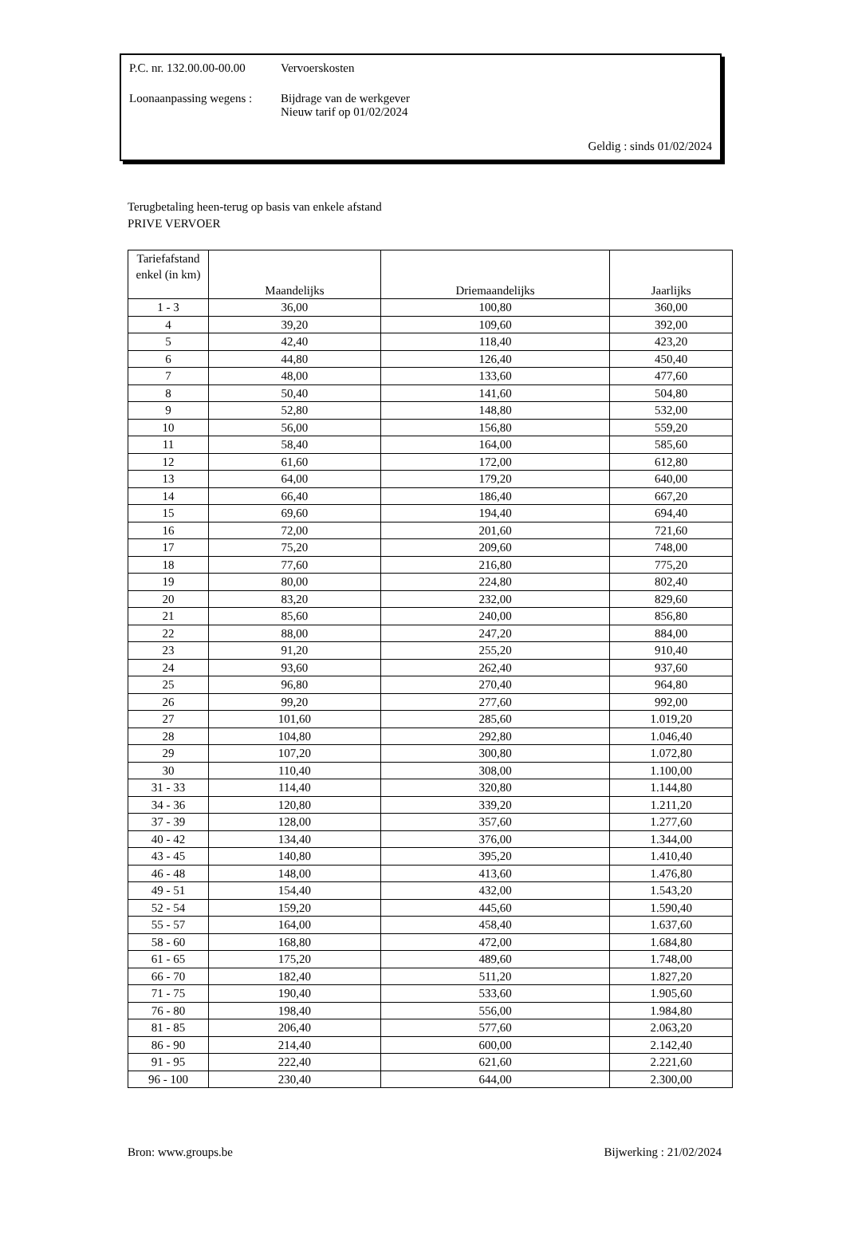P.C. nr. 132.00.00-00.00 Vervoerskosten
Loonaanpassing wegens : Bijdrage van de werkgever
Nieuw tarif op 01/02/2024
Geldig : sinds 01/02/2024
Terugbetaling heen-terug op basis van enkele afstand
PRIVE VERVOER
| Tariefafstand enkel (in km) | Maandelijks | Driemaandelijks | Jaarlijks |
| --- | --- | --- | --- |
| 1 - 3 | 36,00 | 100,80 | 360,00 |
| 4 | 39,20 | 109,60 | 392,00 |
| 5 | 42,40 | 118,40 | 423,20 |
| 6 | 44,80 | 126,40 | 450,40 |
| 7 | 48,00 | 133,60 | 477,60 |
| 8 | 50,40 | 141,60 | 504,80 |
| 9 | 52,80 | 148,80 | 532,00 |
| 10 | 56,00 | 156,80 | 559,20 |
| 11 | 58,40 | 164,00 | 585,60 |
| 12 | 61,60 | 172,00 | 612,80 |
| 13 | 64,00 | 179,20 | 640,00 |
| 14 | 66,40 | 186,40 | 667,20 |
| 15 | 69,60 | 194,40 | 694,40 |
| 16 | 72,00 | 201,60 | 721,60 |
| 17 | 75,20 | 209,60 | 748,00 |
| 18 | 77,60 | 216,80 | 775,20 |
| 19 | 80,00 | 224,80 | 802,40 |
| 20 | 83,20 | 232,00 | 829,60 |
| 21 | 85,60 | 240,00 | 856,80 |
| 22 | 88,00 | 247,20 | 884,00 |
| 23 | 91,20 | 255,20 | 910,40 |
| 24 | 93,60 | 262,40 | 937,60 |
| 25 | 96,80 | 270,40 | 964,80 |
| 26 | 99,20 | 277,60 | 992,00 |
| 27 | 101,60 | 285,60 | 1.019,20 |
| 28 | 104,80 | 292,80 | 1.046,40 |
| 29 | 107,20 | 300,80 | 1.072,80 |
| 30 | 110,40 | 308,00 | 1.100,00 |
| 31 - 33 | 114,40 | 320,80 | 1.144,80 |
| 34 - 36 | 120,80 | 339,20 | 1.211,20 |
| 37 - 39 | 128,00 | 357,60 | 1.277,60 |
| 40 - 42 | 134,40 | 376,00 | 1.344,00 |
| 43 - 45 | 140,80 | 395,20 | 1.410,40 |
| 46 - 48 | 148,00 | 413,60 | 1.476,80 |
| 49 - 51 | 154,40 | 432,00 | 1.543,20 |
| 52 - 54 | 159,20 | 445,60 | 1.590,40 |
| 55 - 57 | 164,00 | 458,40 | 1.637,60 |
| 58 - 60 | 168,80 | 472,00 | 1.684,80 |
| 61 - 65 | 175,20 | 489,60 | 1.748,00 |
| 66 - 70 | 182,40 | 511,20 | 1.827,20 |
| 71 - 75 | 190,40 | 533,60 | 1.905,60 |
| 76 - 80 | 198,40 | 556,00 | 1.984,80 |
| 81 - 85 | 206,40 | 577,60 | 2.063,20 |
| 86 - 90 | 214,40 | 600,00 | 2.142,40 |
| 91 - 95 | 222,40 | 621,60 | 2.221,60 |
| 96 - 100 | 230,40 | 644,00 | 2.300,00 |
Bron: www.groups.be Bijwerking : 21/02/2024